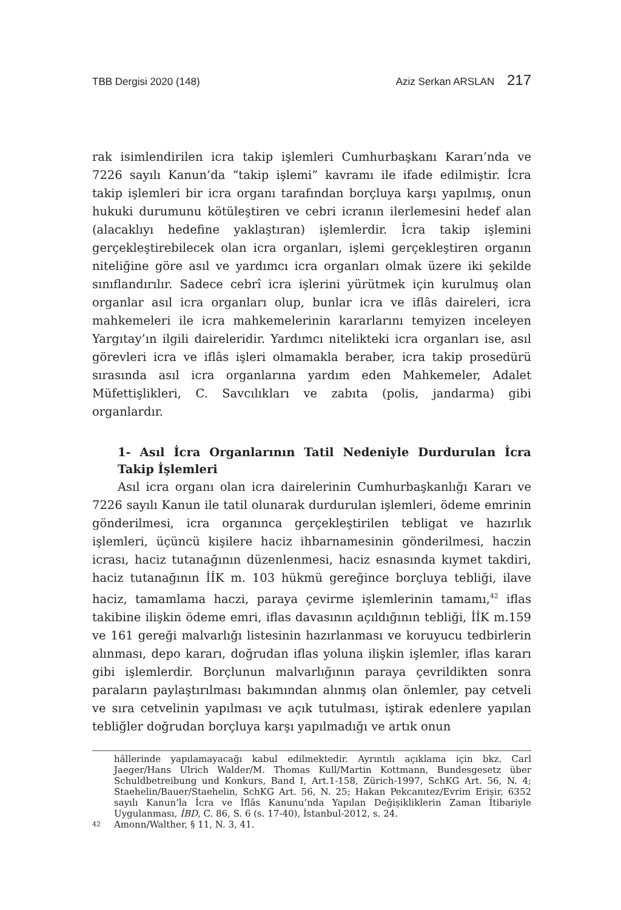TBB Dergisi 2020 (148) Aziz Serkan ARSLAN 217
rak isimlendirilen icra takip işlemleri Cumhurbaşkanı Kararı’nda ve 7226 sayılı Kanun’da “takip işlemi” kavramı ile ifade edilmiştir. İcra takip işlemleri bir icra organı tarafından borçluya karşı yapılmış, onun hukuki durumunu kötüleştiren ve cebri icranın ilerlemesini hedef alan (alacaklıyı hedefine yaklaştıran) işlemlerdir. İcra takip işlemini gerçekleştirebilecek olan icra organları, işlemi gerçekleştiren organın niteliğine göre asıl ve yardımcı icra organları olmak üzere iki şekilde sınıflandırılır. Sadece cebrî icra işlerini yürütmek için kurulmuş olan organlar asıl icra organları olup, bunlar icra ve iflâs daireleri, icra mahkemeleri ile icra mahkemelerinin kararlarını temyizen inceleyen Yargıtay’ın ilgili daireleridir. Yardımcı nitelikteki icra organları ise, asıl görevleri icra ve iflâs işleri olmamakla beraber, icra takip prosedürü sırasında asıl icra organlarına yardım eden Mahkemeler, Adalet Müfettişlikleri, C. Savcılıkları ve zabıta (polis, jandarma) gibi organlardır.
1- Asıl İcra Organlarının Tatil Nedeniyle Durdurulan İcra Takip İşlemleri
Asıl icra organı olan icra dairelerinin Cumhurbaşkanlığı Kararı ve 7226 sayılı Kanun ile tatil olunarak durdurulan işlemleri, ödeme emrinin gönderilmesi, icra organınca gerçekleştirilen tebligat ve hazırlık işlemleri, üçüncü kişilere haciz ihbarnamesinin gönderilmesi, haczin icrası, haciz tutanağının düzenlenmesi, haciz esnasında kıymet takdiri, haciz tutanağının İİK m. 103 hükmü gereğince borçluya tebliği, ilave haciz, tamamlama haczi, paraya çevirme işlemlerinin tamamı,<sup>42</sup> iflas takibine ilişkin ödeme emri, iflas davasının açıldığının tebliği, İİK m.159 ve 161 gereği malvarlığı listesinin hazırlanması ve koruyucu tedbirlerin alınması, depo kararı, doğrudan iflas yoluna ilişkin işlemler, iflas kararı gibi işlemlerdir. Borçlunun malvarlığının paraya çevrildikten sonra paraların paylaştırılması bakımından alınmış olan önlemler, pay cetveli ve sıra cetvelinin yapılması ve açık tutulması, iştirak edenlere yapılan tebliğler doğrudan borçluya karşı yapılmadığı ve artık onun
hâllerinde yapılamayacağı kabul edilmektedir. Ayrıntılı açıklama için bkz. Carl Jaeger/Hans Ulrich Walder/M. Thomas Kull/Martin Kottmann, Bundesgesetz über Schuldbetreibung und Konkurs, Band I, Art.1-158, Zürich-1997, SchKG Art. 56, N. 4; Staehelin/Bauer/Staehelin, SchKG Art. 56, N. 25; Hakan Pekcanıtez/Evrim Erişir, 6352 sayılı Kanun’la İcra ve İflâs Kanunu’nda Yapılan Değişikliklerin Zaman İtibariyle Uygulanması, İBD, C. 86, S. 6 (s. 17-40), İstanbul-2012, s. 24.
42 Amonn/Walther, § 11, N. 3, 41.